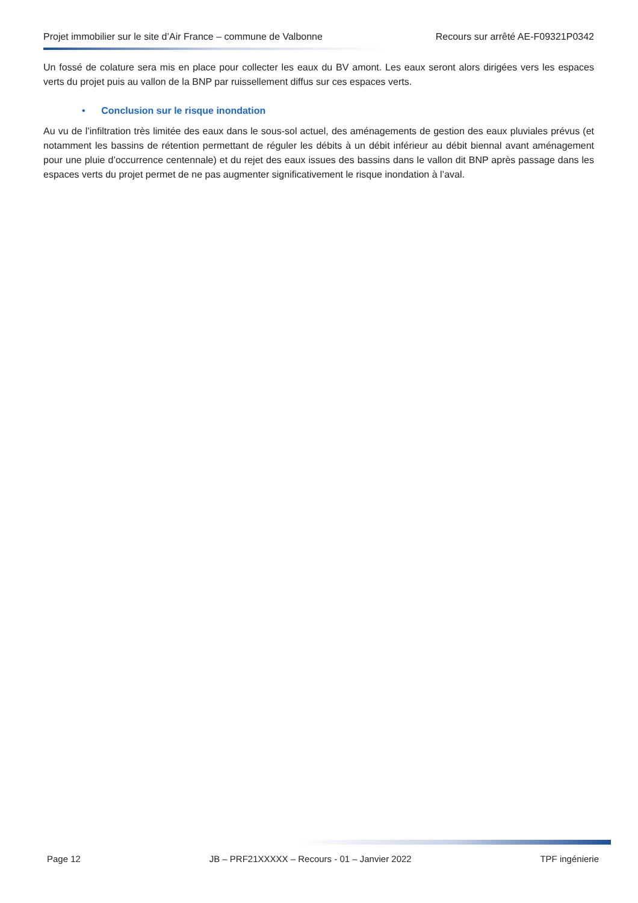Projet immobilier sur le site d’Air France – commune de Valbonne Recours sur arrêté AE-F09321P0342
Un fossé de colature sera mis en place pour collecter les eaux du BV amont. Les eaux seront alors dirigées vers les espaces verts du projet puis au vallon de la BNP par ruissellement diffus sur ces espaces verts.
• Conclusion sur le risque inondation
Au vu de l’infiltration très limitée des eaux dans le sous-sol actuel, des aménagements de gestion des eaux pluviales prévus (et notamment les bassins de rétention permettant de réguler les débits à un débit inférieur au débit biennal avant aménagement pour une pluie d’occurrence centennale) et du rejet des eaux issues des bassins dans le vallon dit BNP après passage dans les espaces verts du projet permet de ne pas augmenter significativement le risque inondation à l’aval.
Page 12 JB – PRF21XXXXX – Recours - 01 – Janvier 2022 TPF ingénierie